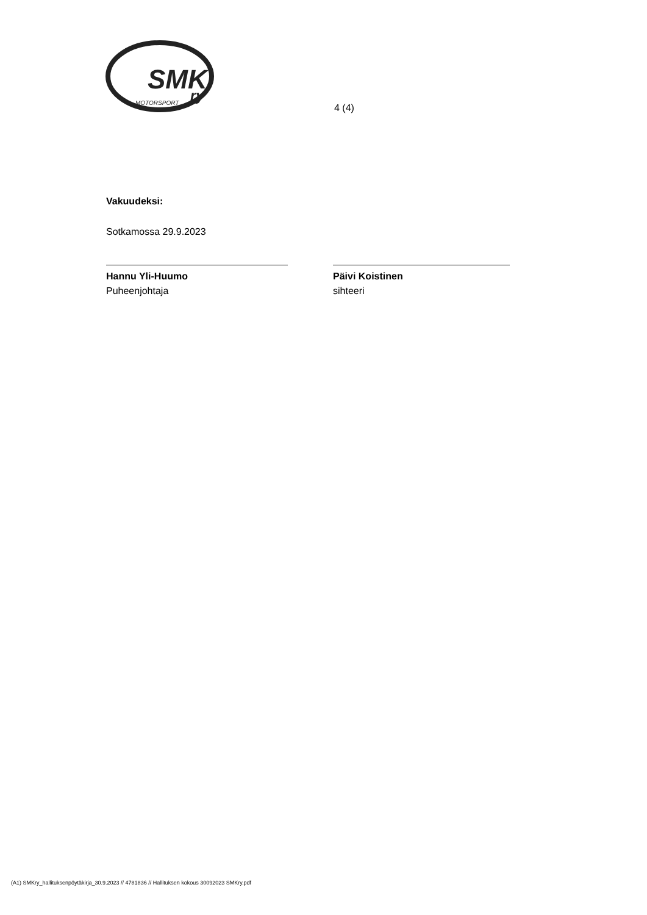SMK
ry
MOTORSPORT
4 (4)
Vakuudeksi:
Sotkamossa 29.9.2023
Hannu Yli-Huumo
Puheenjohtaja
Päivi Koistinen
sihteeri
(A1) SMKry_hallituksenpöytäkirja_30.9.2023 // 4781836 // Hallituksen kokous 30092023 SMKry.pdf